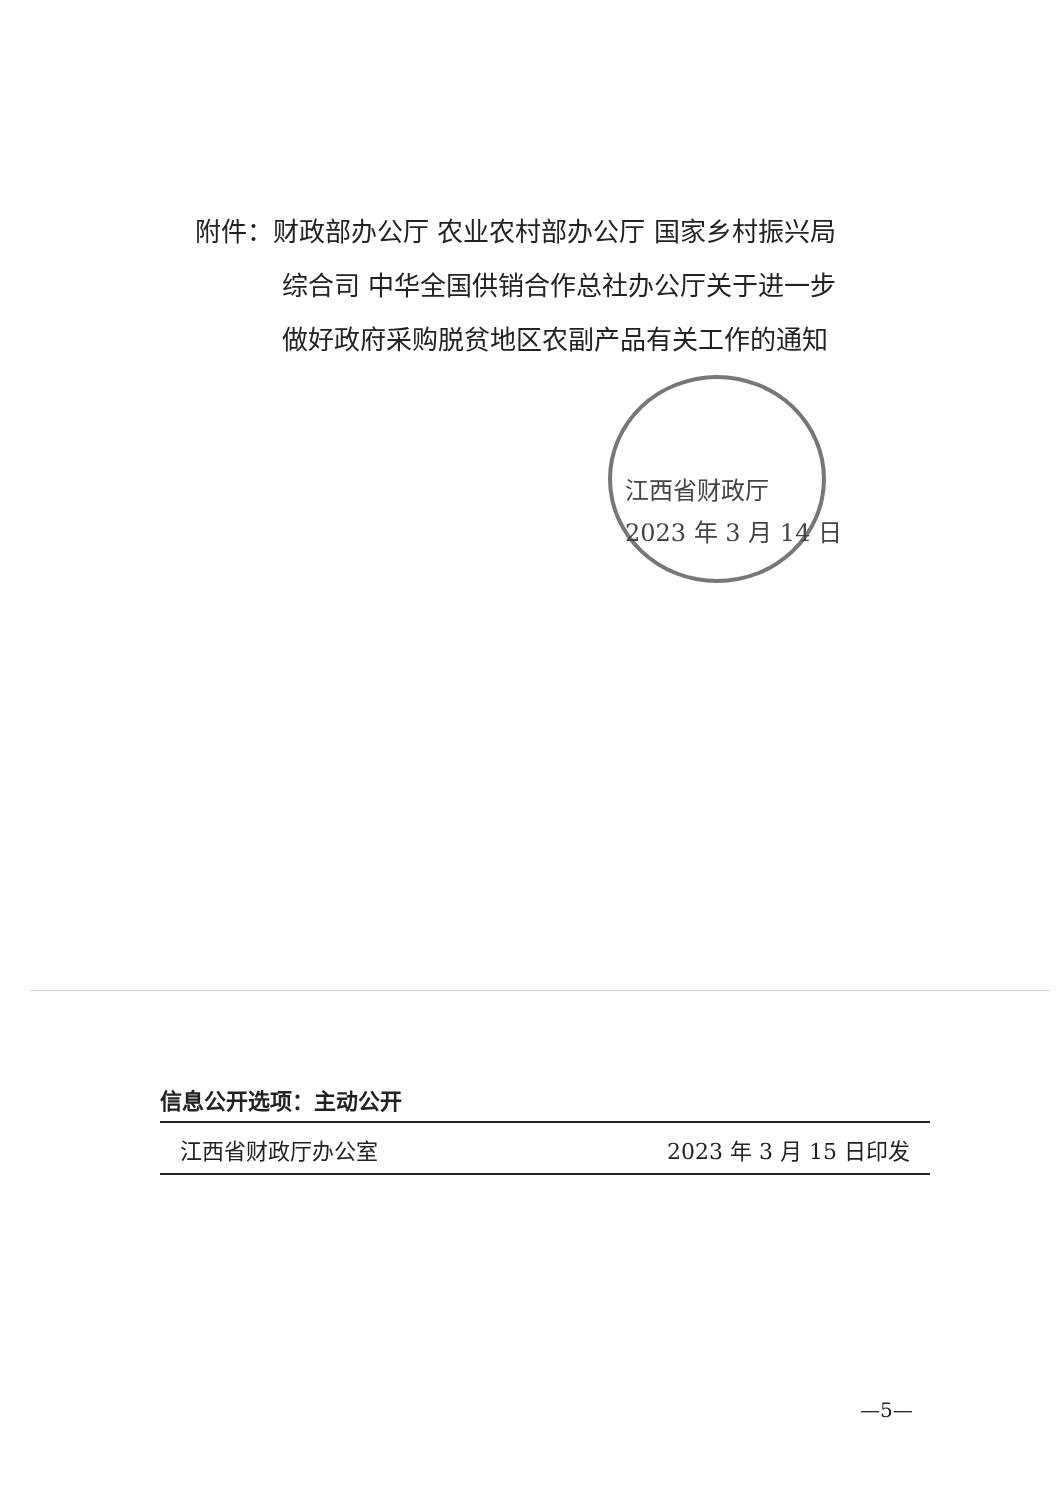附件：财政部办公厅 农业农村部办公厅 国家乡村振兴局
综合司 中华全国供销合作总社办公厅关于进一步
做好政府采购脱贫地区农副产品有关工作的通知
江西省财政厅
2023 年 3 月 14 日
信息公开选项：主动公开
江西省财政厅办公室 2023 年 3 月 15 日印发
—5—